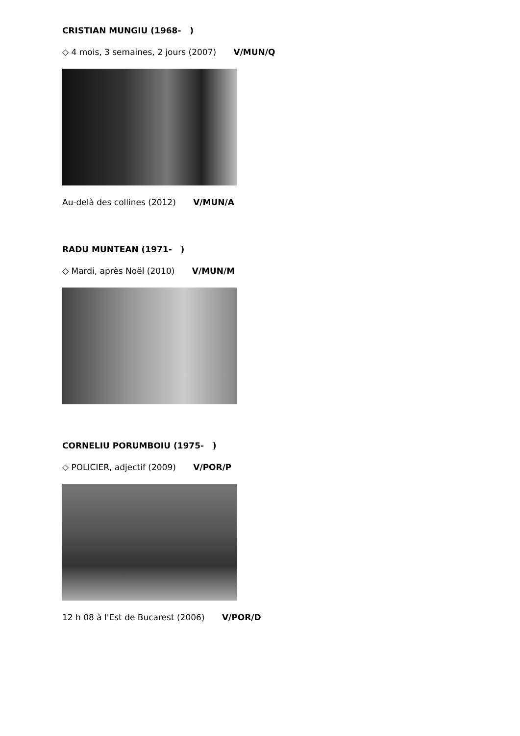CRISTIAN MUNGIU (1968- )
◇ 4 mois, 3 semaines, 2 jours (2007) V/MUN/Q
Au-delà des collines (2012) V/MUN/A
RADU MUNTEAN (1971- )
◇ Mardi, après Noël (2010) V/MUN/M
CORNELIU PORUMBOIU (1975- )
◇ POLICIER, adjectif (2009) V/POR/P
12 h 08 à l'Est de Bucarest (2006) V/POR/D